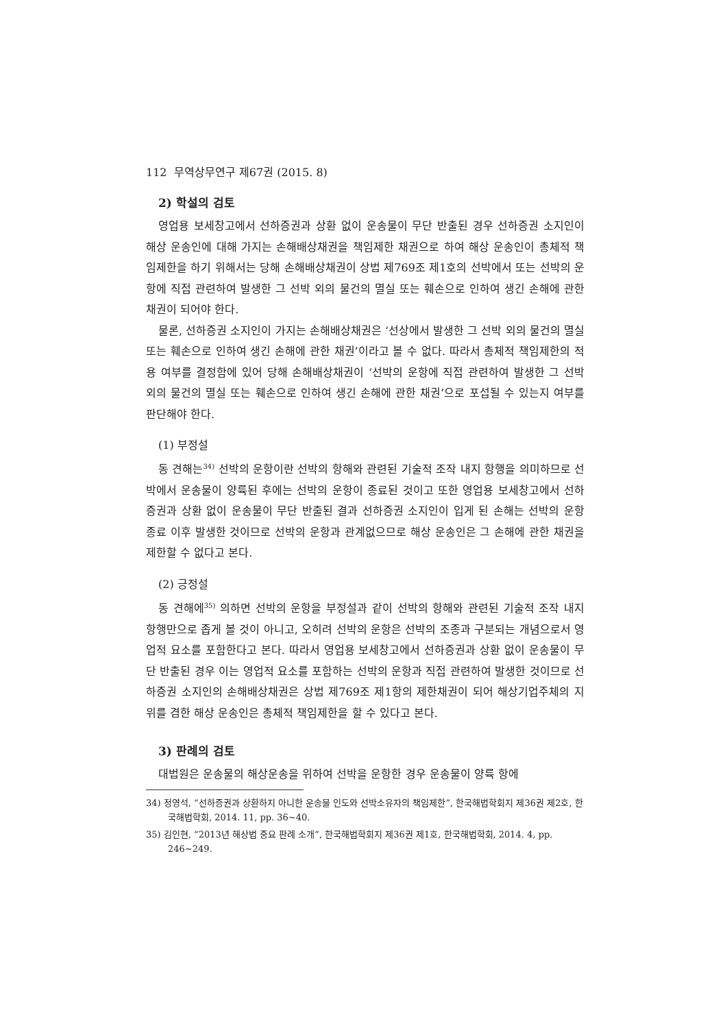112 무역상무연구 제67권 (2015. 8)
2) 학설의 검토
영업용 보세창고에서 선하증권과 상환 없이 운송물이 무단 반출된 경우 선하증권 소지인이 해상 운송인에 대해 가지는 손해배상채권을 책임제한 채권으로 하여 해상 운송인이 총체적 책임제한을 하기 위해서는 당해 손해배상채권이 상법 제769조 제1호의 선박에서 또는 선박의 운항에 직접 관련하여 발생한 그 선박 외의 물건의 멸실 또는 훼손으로 인하여 생긴 손해에 관한 채권이 되어야 한다.
물론, 선하증권 소지인이 가지는 손해배상채권은 ‘선상에서 발생한 그 선박 외의 물건의 멸실 또는 훼손으로 인하여 생긴 손해에 관한 채권’이라고 볼 수 없다. 따라서 총체적 책임제한의 적용 여부를 결정함에 있어 당해 손해배상채권이 ‘선박의 운항에 직접 관련하여 발생한 그 선박 외의 물건의 멸실 또는 훼손으로 인하여 생긴 손해에 관한 채권’으로 포섭될 수 있는지 여부를 판단해야 한다.
(1) 부정설
동 견해는<sup>34)</sup> 선박의 운항이란 선박의 항해와 관련된 기술적 조작 내지 항행을 의미하므로 선박에서 운송물이 양륙된 후에는 선박의 운항이 종료된 것이고 또한 영업용 보세창고에서 선하증권과 상환 없이 운송물이 무단 반출된 결과 선하증권 소지인이 입게 된 손해는 선박의 운항 종료 이후 발생한 것이므로 선박의 운항과 관계없으므로 해상 운송인은 그 손해에 관한 채권을 제한할 수 없다고 본다.
(2) 긍정설
동 견해에<sup>35)</sup> 의하면 선박의 운항을 부정설과 같이 선박의 항해와 관련된 기술적 조작 내지 항행만으로 좁게 볼 것이 아니고, 오히려 선박의 운항은 선박의 조종과 구분되는 개념으로서 영업적 요소를 포함한다고 본다. 따라서 영업용 보세창고에서 선하증권과 상환 없이 운송물이 무단 반출된 경우 이는 영업적 요소를 포함하는 선박의 운항과 직접 관련하여 발생한 것이므로 선하증권 소지인의 손해배상채권은 상법 제769조 제1항의 제한채권이 되어 해상기업주체의 지위를 겸한 해상 운송인은 총체적 책임제한을 할 수 있다고 본다.
3) 판례의 검토
대법원은 운송물의 해상운송을 위하여 선박을 운항한 경우 운송물이 양륙 항에
34) 정영석, “선하증권과 상환하지 아니한 운송물 인도와 선박소유자의 책임제한”, 한국해법학회지 제36권 제2호, 한국해법학회, 2014. 11, pp. 36~40.
35) 김인현, “2013년 해상법 중요 판례 소개”, 한국해법학회지 제36권 제1호, 한국해법학회, 2014. 4, pp. 246~249.